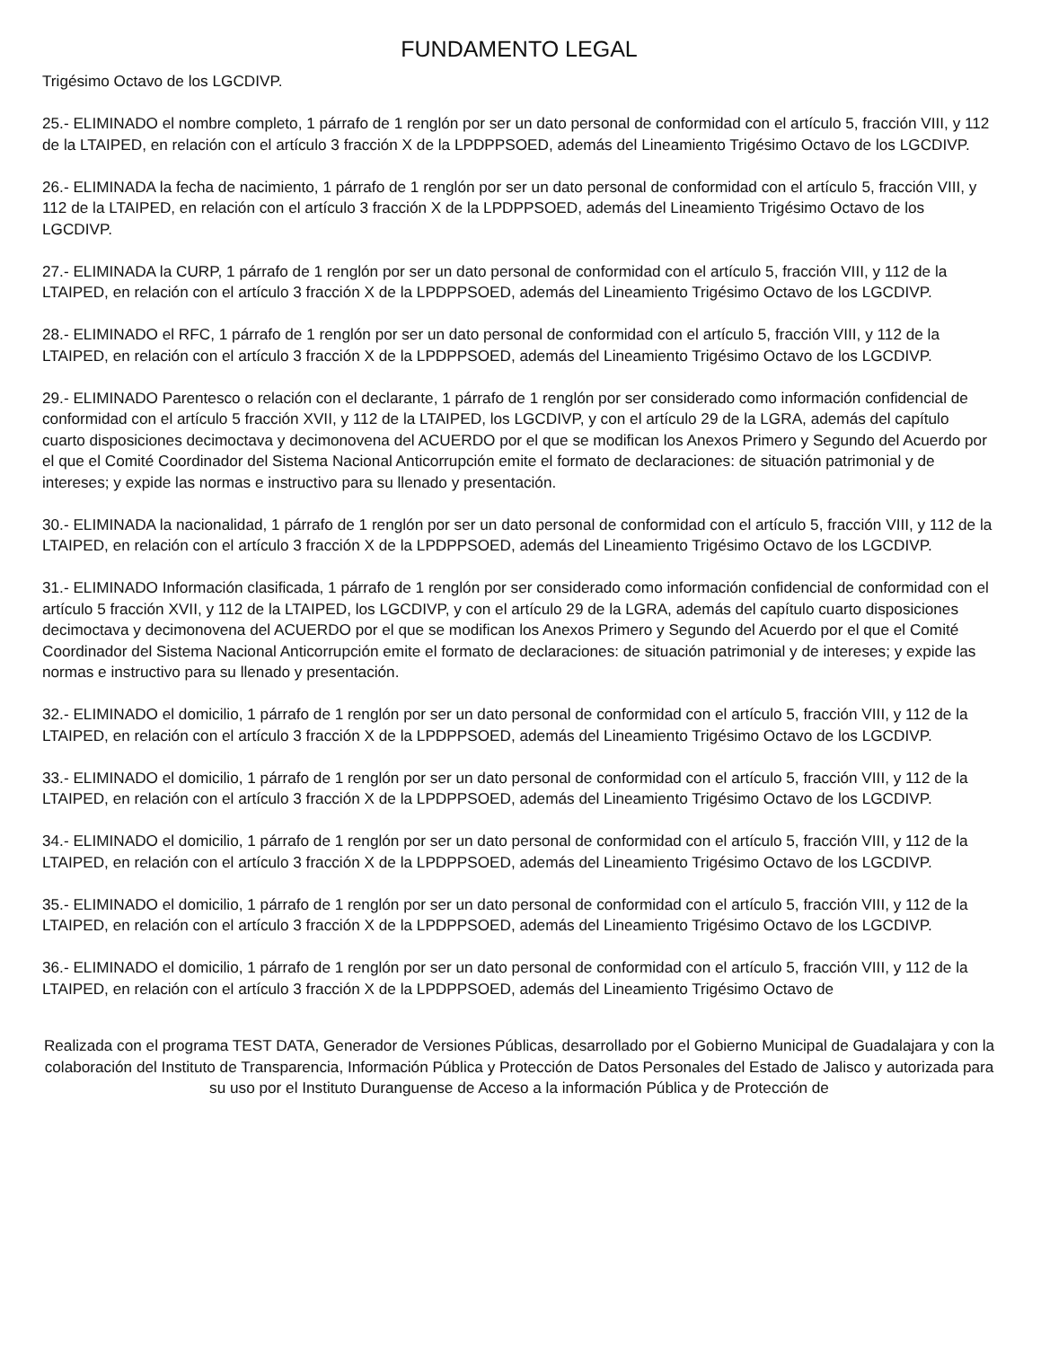FUNDAMENTO LEGAL
Trigésimo Octavo de los LGCDIVP.
25.- ELIMINADO el nombre completo, 1 párrafo de 1 renglón por ser un dato personal de conformidad con el artículo 5, fracción VIII, y 112 de la LTAIPED, en relación con el artículo 3 fracción X de la LPDPPSOED, además del Lineamiento Trigésimo Octavo de los LGCDIVP.
26.- ELIMINADA la fecha de nacimiento, 1 párrafo de 1 renglón por ser un dato personal de conformidad con el artículo 5, fracción VIII, y 112 de la LTAIPED, en relación con el artículo 3 fracción X de la LPDPPSOED, además del Lineamiento Trigésimo Octavo de los LGCDIVP.
27.- ELIMINADA la CURP, 1 párrafo de 1 renglón por ser un dato personal de conformidad con el artículo 5, fracción VIII, y 112 de la LTAIPED, en relación con el artículo 3 fracción X de la LPDPPSOED, además del Lineamiento Trigésimo Octavo de los LGCDIVP.
28.- ELIMINADO el RFC, 1 párrafo de 1 renglón por ser un dato personal de conformidad con el artículo 5, fracción VIII, y 112 de la LTAIPED, en relación con el artículo 3 fracción X de la LPDPPSOED, además del Lineamiento Trigésimo Octavo de los LGCDIVP.
29.- ELIMINADO Parentesco o relación con el declarante, 1 párrafo de 1 renglón por ser considerado como información confidencial de conformidad con el artículo 5 fracción XVII, y 112 de la LTAIPED, los LGCDIVP, y con el artículo 29 de la LGRA, además del capítulo cuarto disposiciones decimoctava y decimonovena del ACUERDO por el que se modifican los Anexos Primero y Segundo del Acuerdo por el que el Comité Coordinador del Sistema Nacional Anticorrupción emite el formato de declaraciones: de situación patrimonial y de intereses; y expide las normas e instructivo para su llenado y presentación.
30.- ELIMINADA la nacionalidad, 1 párrafo de 1 renglón por ser un dato personal de conformidad con el artículo 5, fracción VIII, y 112 de la LTAIPED, en relación con el artículo 3 fracción X de la LPDPPSOED, además del Lineamiento Trigésimo Octavo de los LGCDIVP.
31.- ELIMINADO Información clasificada, 1 párrafo de 1 renglón por ser considerado como información confidencial de conformidad con el artículo 5 fracción XVII, y 112 de la LTAIPED, los LGCDIVP, y con el artículo 29 de la LGRA, además del capítulo cuarto disposiciones decimoctava y decimonovena del ACUERDO por el que se modifican los Anexos Primero y Segundo del Acuerdo por el que el Comité Coordinador del Sistema Nacional Anticorrupción emite el formato de declaraciones: de situación patrimonial y de intereses; y expide las normas e instructivo para su llenado y presentación.
32.- ELIMINADO el domicilio, 1 párrafo de 1 renglón por ser un dato personal de conformidad con el artículo 5, fracción VIII, y 112 de la LTAIPED, en relación con el artículo 3 fracción X de la LPDPPSOED, además del Lineamiento Trigésimo Octavo de los LGCDIVP.
33.- ELIMINADO el domicilio, 1 párrafo de 1 renglón por ser un dato personal de conformidad con el artículo 5, fracción VIII, y 112 de la LTAIPED, en relación con el artículo 3 fracción X de la LPDPPSOED, además del Lineamiento Trigésimo Octavo de los LGCDIVP.
34.- ELIMINADO el domicilio, 1 párrafo de 1 renglón por ser un dato personal de conformidad con el artículo 5, fracción VIII, y 112 de la LTAIPED, en relación con el artículo 3 fracción X de la LPDPPSOED, además del Lineamiento Trigésimo Octavo de los LGCDIVP.
35.- ELIMINADO el domicilio, 1 párrafo de 1 renglón por ser un dato personal de conformidad con el artículo 5, fracción VIII, y 112 de la LTAIPED, en relación con el artículo 3 fracción X de la LPDPPSOED, además del Lineamiento Trigésimo Octavo de los LGCDIVP.
36.- ELIMINADO el domicilio, 1 párrafo de 1 renglón por ser un dato personal de conformidad con el artículo 5, fracción VIII, y 112 de la LTAIPED, en relación con el artículo 3 fracción X de la LPDPPSOED, además del Lineamiento Trigésimo Octavo de
Realizada con el programa TEST DATA, Generador de Versiones Públicas, desarrollado por el Gobierno Municipal de Guadalajara y con la colaboración del Instituto de Transparencia, Información Pública y Protección de Datos Personales del Estado de Jalisco y autorizada para su uso por el Instituto Duranguense de Acceso a la información Pública y de Protección de